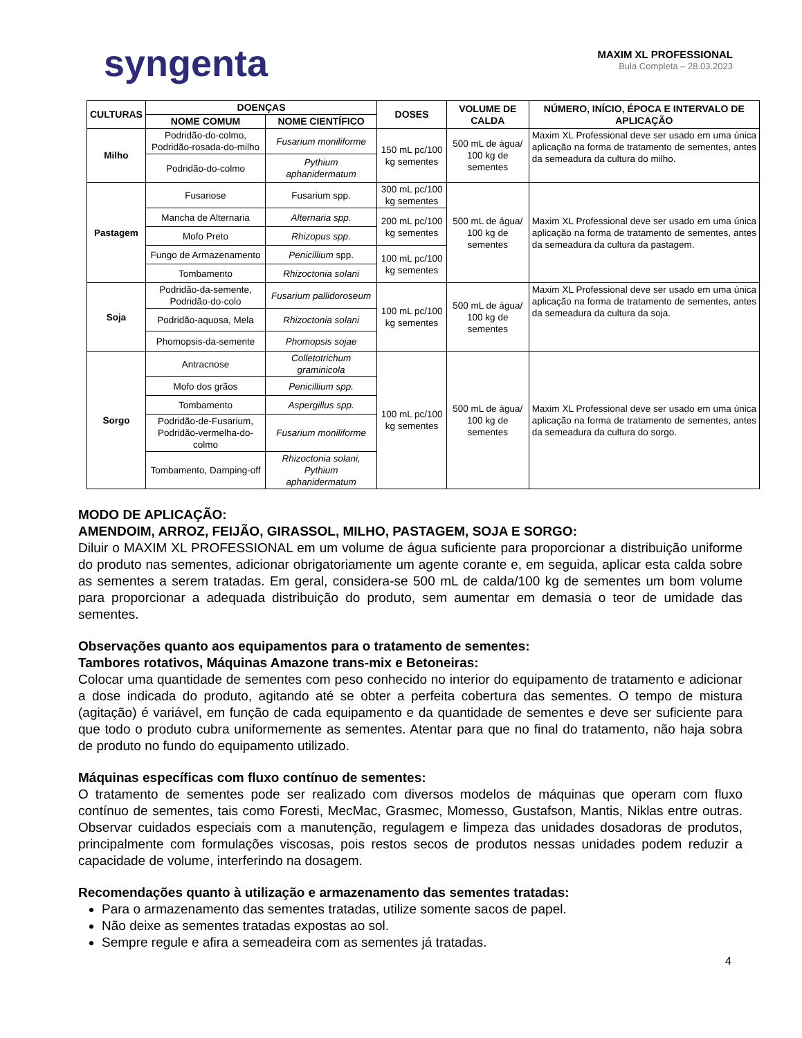syngenta
MAXIM XL PROFESSIONAL
Bula Completa – 28.03.2023
| CULTURAS | DOENÇAS | | DOSES | VOLUME DE CALDA | NÚMERO, INÍCIO, ÉPOCA E INTERVALO DE APLICAÇÃO |
| --- | --- | --- | --- | --- | --- |
| | NOME COMUM | NOME CIENTÍFICO | | | |
| Milho | Podridão-do-colmo, Podridão-rosada-do-milho | Fusarium moniliforme | 150 mL pc/100 kg sementes | 500 mL de água/ 100 kg de sementes | Maxim XL Professional deve ser usado em uma única aplicação na forma de tratamento de sementes, antes da semeadura da cultura do milho. |
| | Podridão-do-colmo | Pythium aphanidermatum | | | |
| Pastagem | Fusariose | Fusarium spp. | 300 mL pc/100 kg sementes | 500 mL de água/ 100 kg de sementes | Maxim XL Professional deve ser usado em uma única aplicação na forma de tratamento de sementes, antes da semeadura da cultura da pastagem. |
| | Mancha de Alternaria | Alternaria spp. | 200 mL pc/100 kg sementes | | |
| | Mofo Preto | Rhizopus spp. | | | |
| | Fungo de Armazenamento | Penicillium spp. | 100 mL pc/100 kg sementes | | |
| | Tombamento | Rhizoctonia solani | | | |
| Soja | Podridão-da-semente, Podridão-do-colo | Fusarium pallidoroseum | 100 mL pc/100 kg sementes | 500 mL de água/ 100 kg de sementes | Maxim XL Professional deve ser usado em uma única aplicação na forma de tratamento de sementes, antes da semeadura da cultura da soja. |
| | Podridão-aquosa, Mela | Rhizoctonia solani | | | |
| | Phomopsis-da-semente | Phomopsis sojae | | | |
| Sorgo | Antracnose | Colletotrichum graminicola | 100 mL pc/100 kg sementes | 500 mL de água/ 100 kg de sementes | Maxim XL Professional deve ser usado em uma única aplicação na forma de tratamento de sementes, antes da semeadura da cultura do sorgo. |
| | Mofo dos grãos | Penicillium spp. | | | |
| | Tombamento | Aspergillus spp. | | | |
| | Podridão-de-Fusarium, Podridão-vermelha-do-colmo | Fusarium moniliforme | | | |
| | Tombamento, Damping-off | Rhizoctonia solani, Pythium aphanidermatum | | | |
MODO DE APLICAÇÃO:
AMENDOIM, ARROZ, FEIJÃO, GIRASSOL, MILHO, PASTAGEM, SOJA E SORGO:
Diluir o MAXIM XL PROFESSIONAL em um volume de água suficiente para proporcionar a distribuição uniforme do produto nas sementes, adicionar obrigatoriamente um agente corante e, em seguida, aplicar esta calda sobre as sementes a serem tratadas. Em geral, considera-se 500 mL de calda/100 kg de sementes um bom volume para proporcionar a adequada distribuição do produto, sem aumentar em demasia o teor de umidade das sementes.
Observações quanto aos equipamentos para o tratamento de sementes:
Tambores rotativos, Máquinas Amazone trans-mix e Betoneiras:
Colocar uma quantidade de sementes com peso conhecido no interior do equipamento de tratamento e adicionar a dose indicada do produto, agitando até se obter a perfeita cobertura das sementes. O tempo de mistura (agitação) é variável, em função de cada equipamento e da quantidade de sementes e deve ser suficiente para que todo o produto cubra uniformemente as sementes. Atentar para que no final do tratamento, não haja sobra de produto no fundo do equipamento utilizado.
Máquinas específicas com fluxo contínuo de sementes:
O tratamento de sementes pode ser realizado com diversos modelos de máquinas que operam com fluxo contínuo de sementes, tais como Foresti, MecMac, Grasmec, Momesso, Gustafson, Mantis, Niklas entre outras. Observar cuidados especiais com a manutenção, regulagem e limpeza das unidades dosadoras de produtos, principalmente com formulações viscosas, pois restos secos de produtos nessas unidades podem reduzir a capacidade de volume, interferindo na dosagem.
Recomendações quanto à utilização e armazenamento das sementes tratadas:
Para o armazenamento das sementes tratadas, utilize somente sacos de papel.
Não deixe as sementes tratadas expostas ao sol.
Sempre regule e afira a semeadeira com as sementes já tratadas.
4